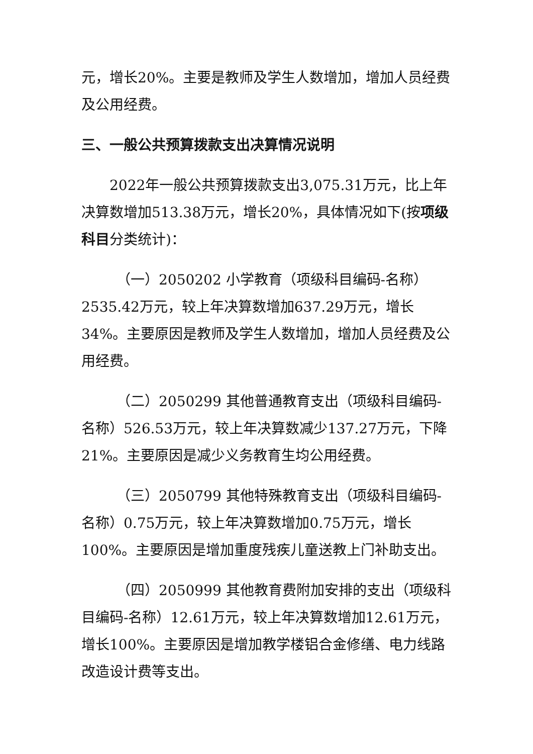元，增长20%。主要是教师及学生人数增加，增加人员经费及公用经费。
三、一般公共预算拨款支出决算情况说明
2022年一般公共预算拨款支出3,075.31万元，比上年决算数增加513.38万元，增长20%，具体情况如下(按项级科目分类统计)：
（一）2050202 小学教育（项级科目编码-名称）2535.42万元，较上年决算数增加637.29万元，增长34%。主要原因是教师及学生人数增加，增加人员经费及公用经费。
（二）2050299 其他普通教育支出（项级科目编码-名称）526.53万元，较上年决算数减少137.27万元，下降21%。主要原因是减少义务教育生均公用经费。
（三）2050799 其他特殊教育支出（项级科目编码-名称）0.75万元，较上年决算数增加0.75万元，增长100%。主要原因是增加重度残疾儿童送教上门补助支出。
（四）2050999 其他教育费附加安排的支出（项级科目编码-名称）12.61万元，较上年决算数增加12.61万元，增长100%。主要原因是增加教学楼铝合金修缮、电力线路改造设计费等支出。